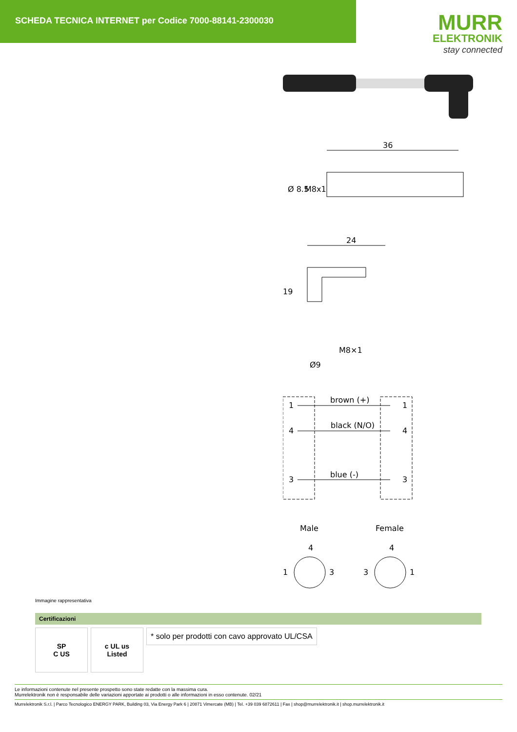SCHEDA TECNICA INTERNET per Codice 7000-88141-2300030
MURR
ELEKTRONIK
stay connected
36
Ø 8.5
M8x1
24
19
M8×1
Ø9
1
brown (+)
1
4
black (N/O)
4
3
blue (-)
3
Male
Female
4
1
3
4
3
1
Immagine rappresentativa
Certificazioni
SP
C US
c UL us
Listed
* solo per prodotti con cavo approvato UL/CSA
Le informazioni contenute nel presente prospetto sono state redatte con la massima cura.
Murrelektronik non è responsabile delle variazioni apportate ai prodotti o alle informazioni in esso contenute. 02/21
Murrelektronik S.r.l. | Parco Tecnologico ENERGY PARK, Building 03, Via Energy Park 6 | 20871 Vimercate (MB) | Tel. +39 039 6872611 | Fax | shop@murrelektronik.it | shop.murrelektronik.it